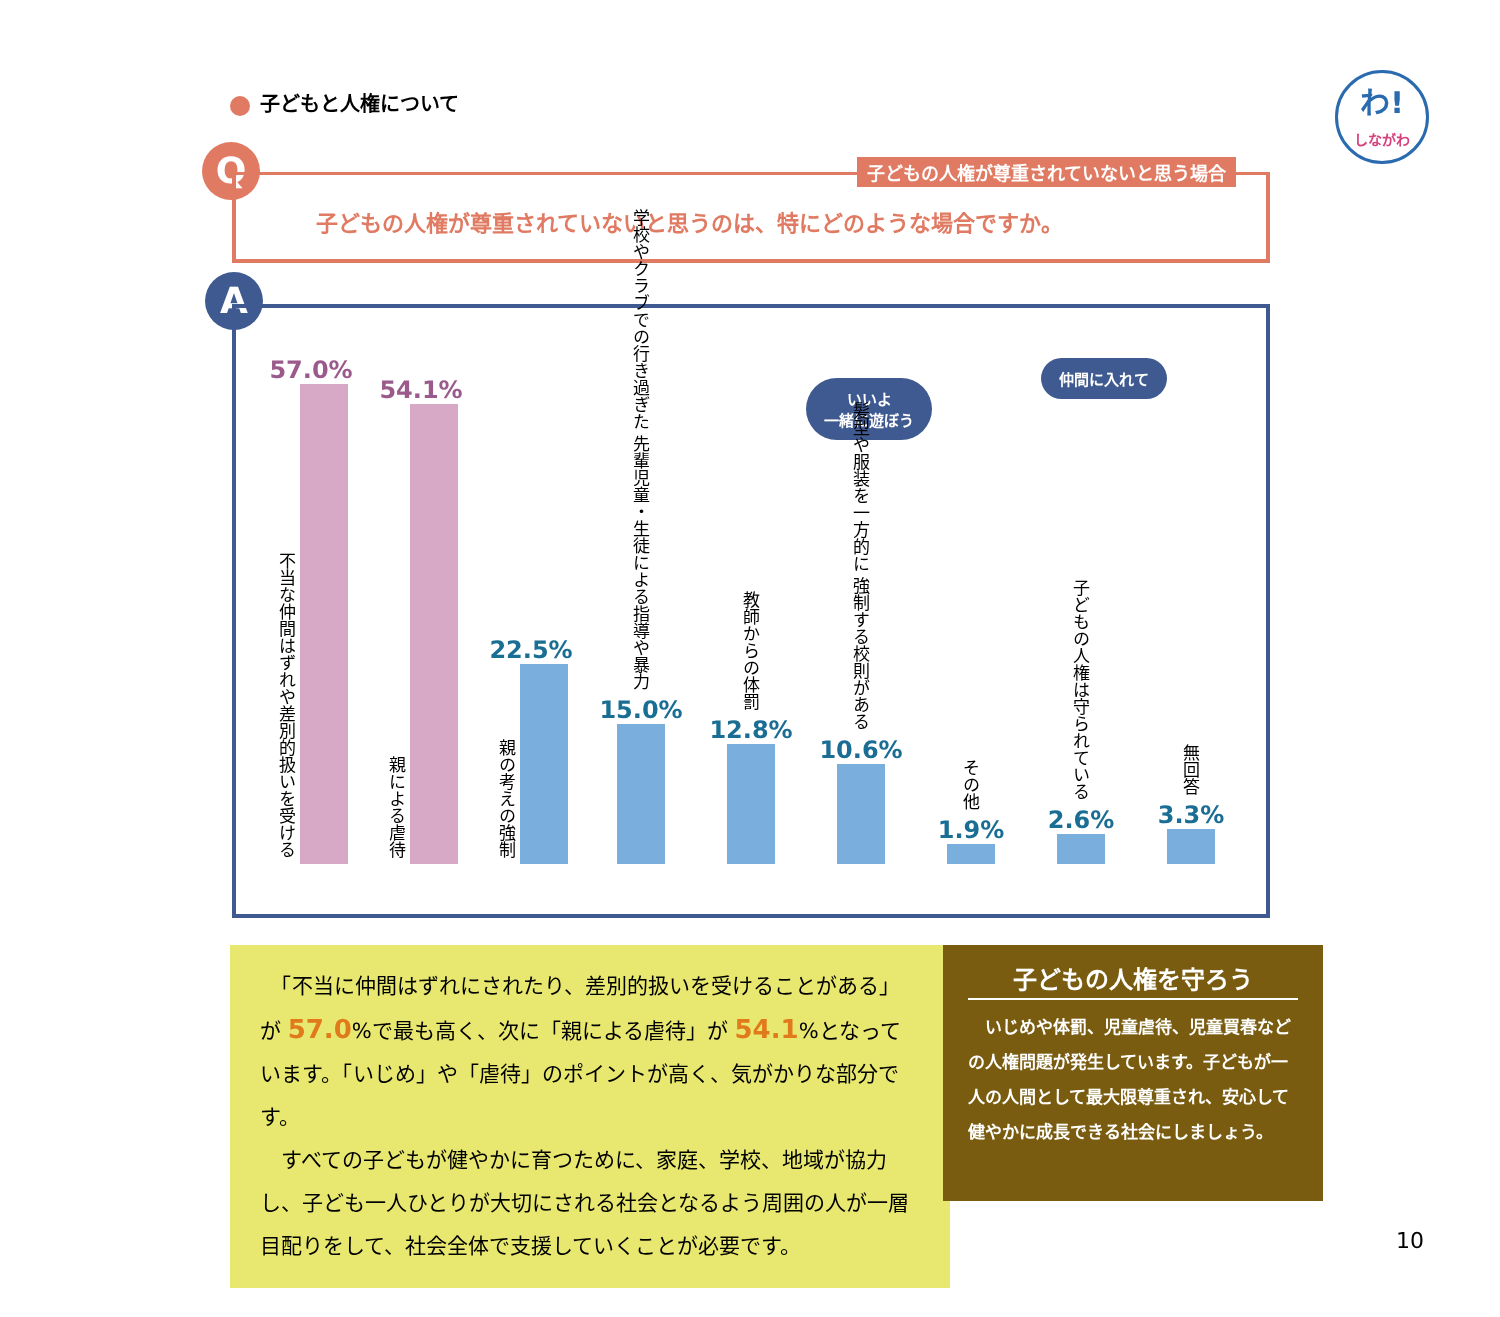子どもと人権について
わ!
しながわ
Q
子どもの人権が尊重されていないと思う場合
子どもの人権が尊重されていないと思うのは、特にどのような場合ですか。
A
いいよ
一緒に遊ぼう
仲間に入れて
57.0%
不当な仲間はずれや差別的扱いを受ける
54.1%
親による虐待
22.5%
親の考えの強制
学校やクラブでの行き過ぎた 先輩児童・生徒による指導や暴力
15.0%
教師からの体罰
12.8%
髪型や服装を一方的に 強制する校則がある
10.6%
その他
1.9%
子どもの人権は守られている
2.6%
無回答
3.3%
　「不当に仲間はずれにされたり、差別的扱いを受けることがある」が 57.0%で最も高く、次に「親による虐待」が 54.1%となっています。「いじめ」や「虐待」のポイントが高く、気がかりな部分です。
　すべての子どもが健やかに育つために、家庭、学校、地域が協力し、子ども一人ひとりが大切にされる社会となるよう周囲の人が一層目配りをして、社会全体で支援していくことが必要です。
子どもの人権を守ろう
　いじめや体罰、児童虐待、児童買春などの人権問題が発生しています。子どもが一人の人間として最大限尊重され、安心して健やかに成長できる社会にしましょう。
10